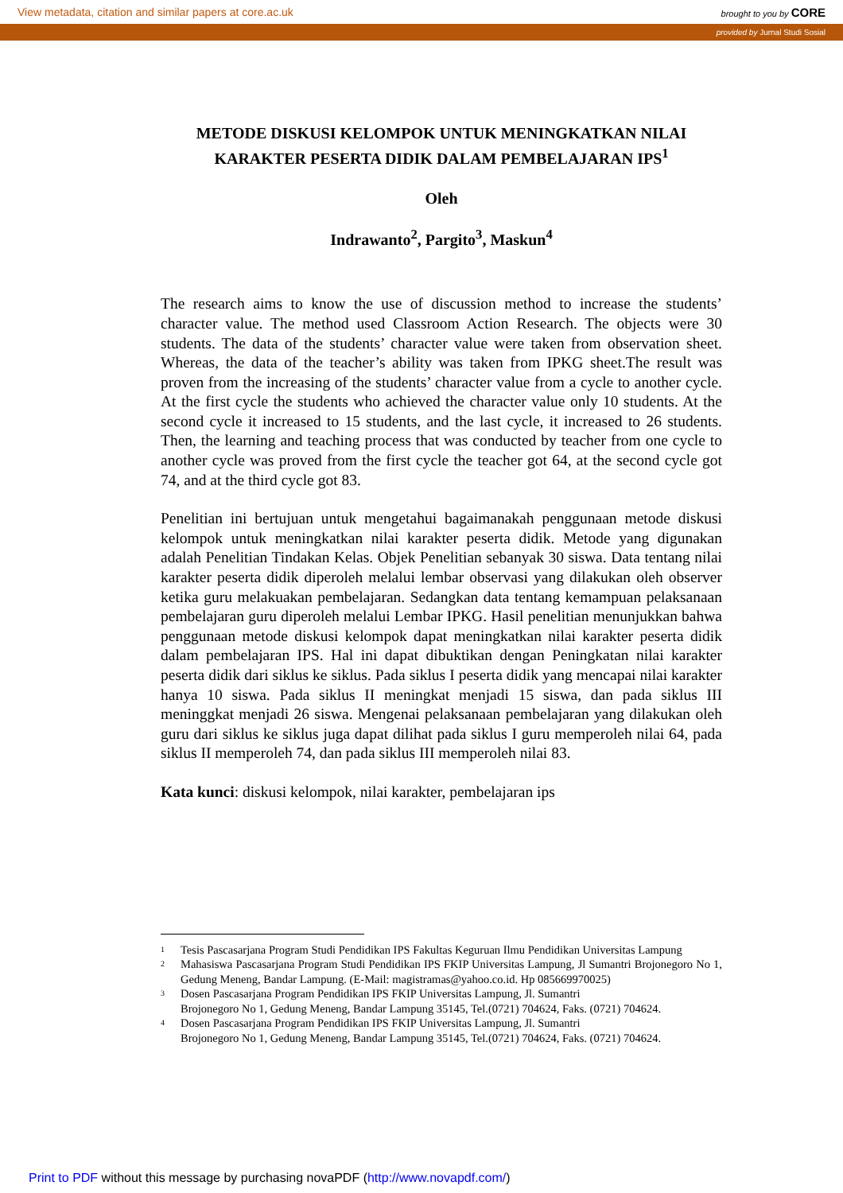View metadata, citation and similar papers at core.ac.uk brought to you by CORE
provided by Jurnal Studi Sosial
METODE DISKUSI KELOMPOK UNTUK MENINGKATKAN NILAI KARAKTER PESERTA DIDIK DALAM PEMBELAJARAN IPS<sup>1</sup>
Oleh
Indrawanto<sup>2</sup>, Pargito<sup>3</sup>, Maskun<sup>4</sup>
The research aims to know the use of discussion method to increase the students’ character value. The method used Classroom Action Research. The objects were 30 students. The data of the students’ character value were taken from observation sheet. Whereas, the data of the teacher’s ability was taken from IPKG sheet.The result was proven from the increasing of the students’ character value from a cycle to another cycle. At the first cycle the students who achieved the character value only 10 students. At the second cycle it increased to 15 students, and the last cycle, it increased to 26 students. Then, the learning and teaching process that was conducted by teacher from one cycle to another cycle was proved from the first cycle the teacher got 64, at the second cycle got 74, and at the third cycle got 83.
Penelitian ini bertujuan untuk mengetahui bagaimanakah penggunaan metode diskusi kelompok untuk meningkatkan nilai karakter peserta didik. Metode yang digunakan adalah Penelitian Tindakan Kelas. Objek Penelitian sebanyak 30 siswa. Data tentang nilai karakter peserta didik diperoleh melalui lembar observasi yang dilakukan oleh observer ketika guru melakuakan pembelajaran. Sedangkan data tentang kemampuan pelaksanaan pembelajaran guru diperoleh melalui Lembar IPKG. Hasil penelitian menunjukkan bahwa penggunaan metode diskusi kelompok dapat meningkatkan nilai karakter peserta didik dalam pembelajaran IPS. Hal ini dapat dibuktikan dengan Peningkatan nilai karakter peserta didik dari siklus ke siklus. Pada siklus I peserta didik yang mencapai nilai karakter hanya 10 siswa. Pada siklus II meningkat menjadi 15 siswa, dan pada siklus III meninggkat menjadi 26 siswa. Mengenai pelaksanaan pembelajaran yang dilakukan oleh guru dari siklus ke siklus juga dapat dilihat pada siklus I guru memperoleh nilai 64, pada siklus II memperoleh 74, dan pada siklus III memperoleh nilai 83.
Kata kunci: diskusi kelompok, nilai karakter, pembelajaran ips
1
Tesis Pascasarjana Program Studi Pendidikan IPS Fakultas Keguruan Ilmu Pendidikan Universitas Lampung
2
Mahasiswa Pascasarjana Program Studi Pendidikan IPS FKIP Universitas Lampung, Jl Sumantri Brojonegoro No 1, Gedung Meneng, Bandar Lampung. (E-Mail: magistramas@yahoo.co.id. Hp 085669970025)
3
Dosen Pascasarjana Program Pendidikan IPS FKIP Universitas Lampung, Jl. Sumantri
Brojonegoro No 1, Gedung Meneng, Bandar Lampung 35145, Tel.(0721) 704624, Faks. (0721) 704624.
4
Dosen Pascasarjana Program Pendidikan IPS FKIP Universitas Lampung, Jl. Sumantri
Brojonegoro No 1, Gedung Meneng, Bandar Lampung 35145, Tel.(0721) 704624, Faks. (0721) 704624.
Print to PDF without this message by purchasing novaPDF (http://www.novapdf.com/)